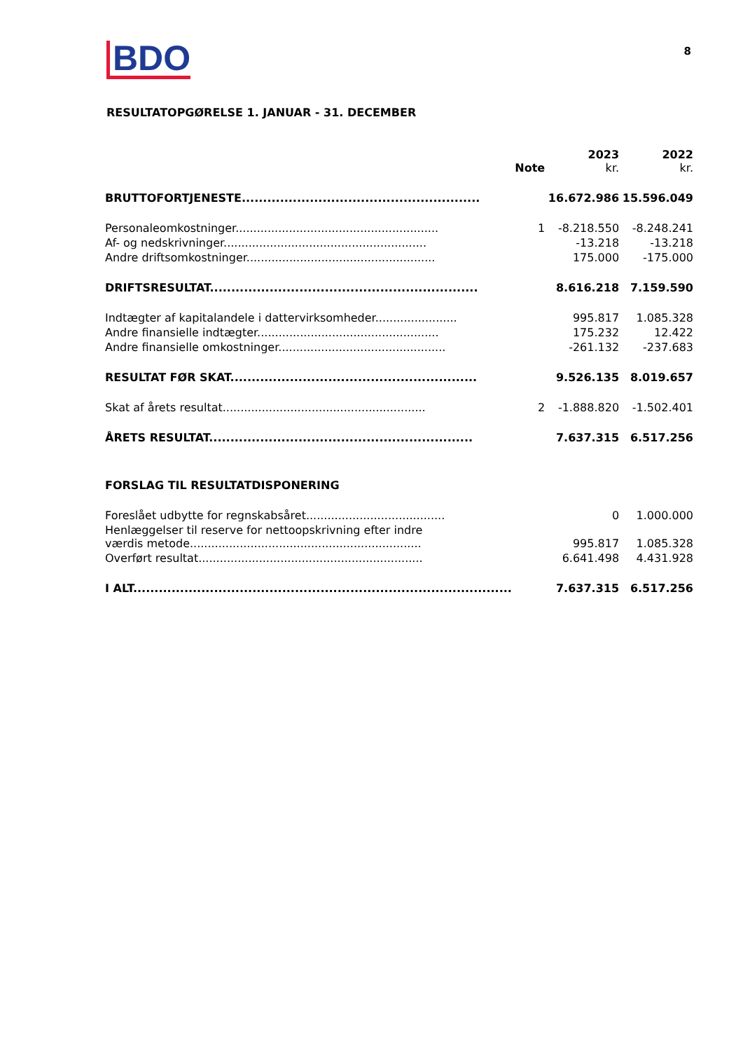BDO
8
RESULTATOPGØRELSE 1. JANUAR - 31. DECEMBER
| | Note | 2023 kr. | 2022 kr. |
| --- | --- | --- | --- |
| BRUTTOFORTJENESTE........................................................ | | 16.672.986 | 15.596.049 |
| Personaleomkostninger......................................................... | 1 | -8.218.550 | -8.248.241 |
| Af- og nedskrivninger......................................................... | | -13.218 | -13.218 |
| Andre driftsomkostninger..................................................... | | 175.000 | -175.000 |
| DRIFTSRESULTAT............................................................... | | 8.616.218 | 7.159.590 |
| Indtægter af kapitalandele i dattervirksomheder....................... | | 995.817 | 1.085.328 |
| Andre finansielle indtægter................................................... | | 175.232 | 12.422 |
| Andre finansielle omkostninger............................................... | | -261.132 | -237.683 |
| RESULTAT FØR SKAT.......................................................... | | 9.526.135 | 8.019.657 |
| Skat af årets resultat......................................................... | 2 | -1.888.820 | -1.502.401 |
| ÅRETS RESULTAT.............................................................. | | 7.637.315 | 6.517.256 |
| FORSLAG TIL RESULTATDISPONERING | | | |
| Foreslået udbytte for regnskabsåret....................................... | | 0 | 1.000.000 |
| Henlæggelser til reserve for nettoopskrivning efter indre værdis metode................................................................. | | 995.817 | 1.085.328 |
| Overført resultat............................................................... | | 6.641.498 | 4.431.928 |
| I ALT......................................................................................... | | 7.637.315 | 6.517.256 |